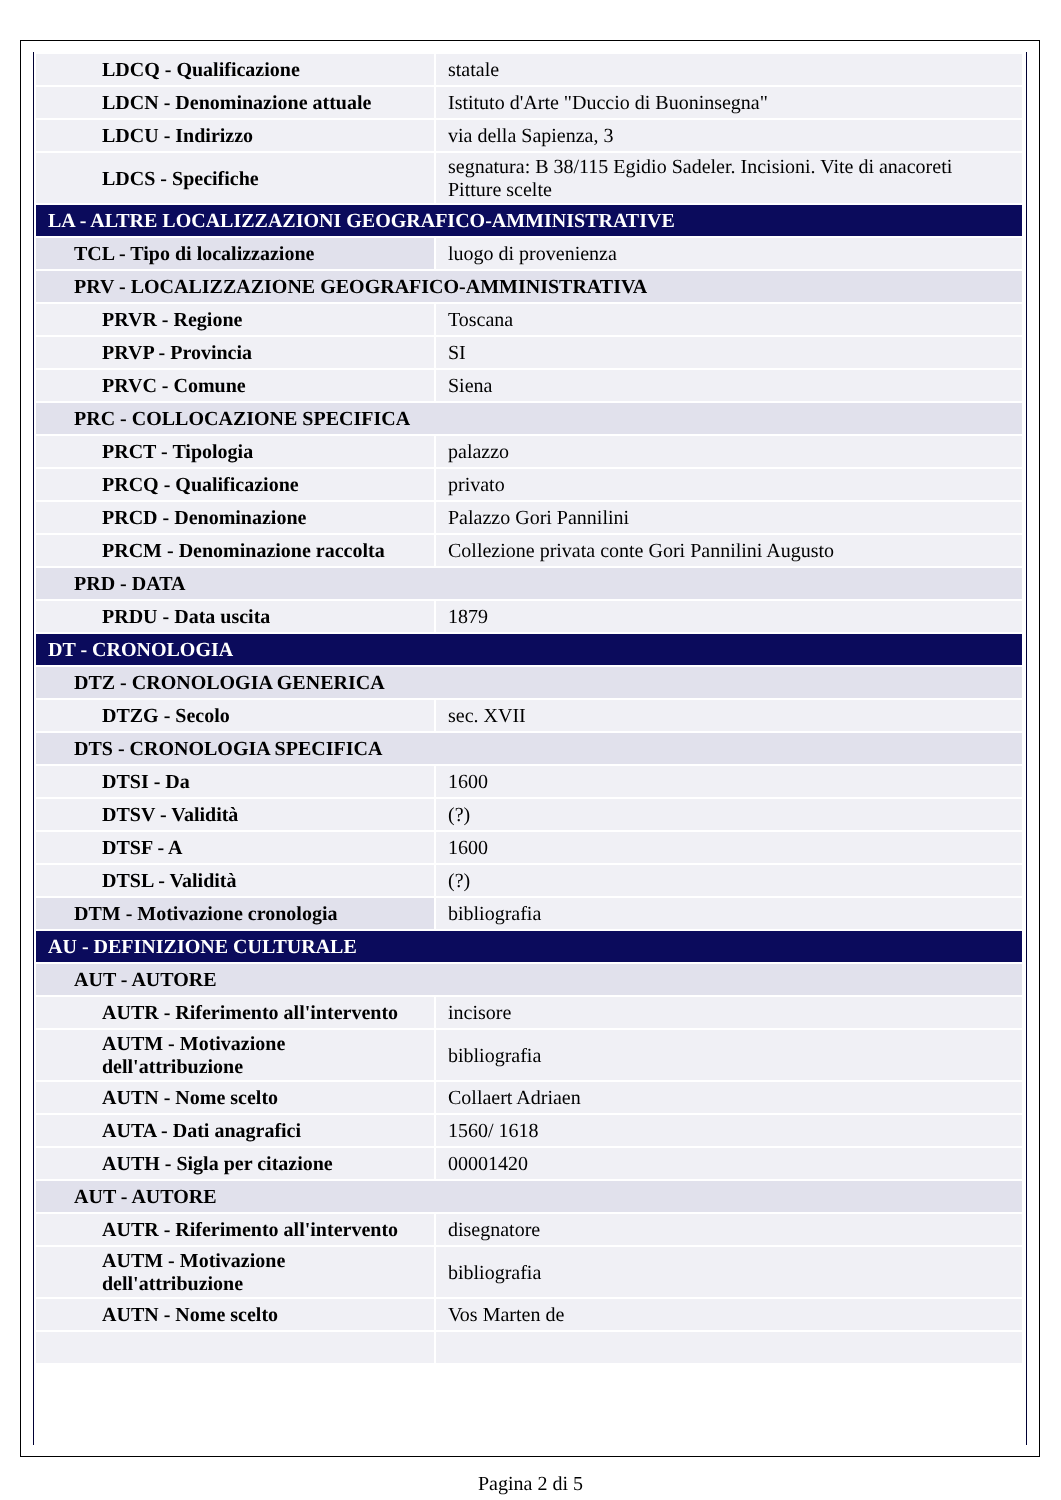| LDCQ - Qualificazione | statale |
| LDCN - Denominazione attuale | Istituto d'Arte "Duccio di Buoninsegna" |
| LDCU - Indirizzo | via della Sapienza, 3 |
| LDCS - Specifiche | segnatura: B 38/115 Egidio Sadeler. Incisioni. Vite di anacoreti Pitture scelte |
| LA - ALTRE LOCALIZZAZIONI GEOGRAFICO-AMMINISTRATIVE | |
| TCL - Tipo di localizzazione | luogo di provenienza |
| PRV - LOCALIZZAZIONE GEOGRAFICO-AMMINISTRATIVA | |
| PRVR - Regione | Toscana |
| PRVP - Provincia | SI |
| PRVC - Comune | Siena |
| PRC - COLLOCAZIONE SPECIFICA | |
| PRCT - Tipologia | palazzo |
| PRCQ - Qualificazione | privato |
| PRCD - Denominazione | Palazzo Gori Pannilini |
| PRCM - Denominazione raccolta | Collezione privata conte Gori Pannilini Augusto |
| PRD - DATA | |
| PRDU - Data uscita | 1879 |
| DT - CRONOLOGIA | |
| DTZ - CRONOLOGIA GENERICA | |
| DTZG - Secolo | sec. XVII |
| DTS - CRONOLOGIA SPECIFICA | |
| DTSI - Da | 1600 |
| DTSV - Validità | (?) |
| DTSF - A | 1600 |
| DTSL - Validità | (?) |
| DTM - Motivazione cronologia | bibliografia |
| AU - DEFINIZIONE CULTURALE | |
| AUT - AUTORE | |
| AUTR - Riferimento all'intervento | incisore |
| AUTM - Motivazione dell'attribuzione | bibliografia |
| AUTN - Nome scelto | Collaert Adriaen |
| AUTA - Dati anagrafici | 1560/ 1618 |
| AUTH - Sigla per citazione | 00001420 |
| AUT - AUTORE | |
| AUTR - Riferimento all'intervento | disegnatore |
| AUTM - Motivazione dell'attribuzione | bibliografia |
| AUTN - Nome scelto | Vos Marten de |
Pagina 2 di 5